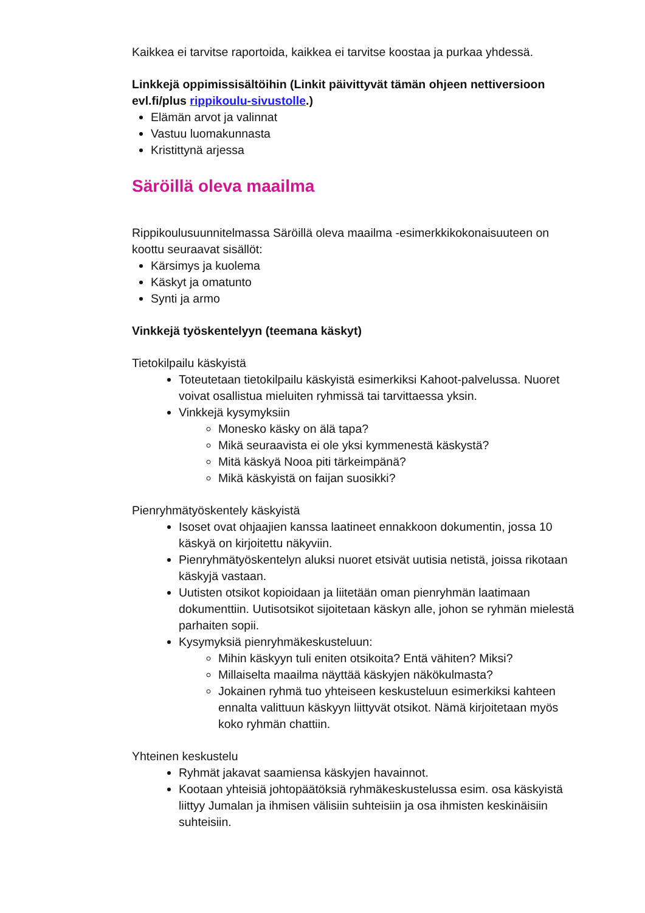Kaikkea ei tarvitse raportoida, kaikkea ei tarvitse koostaa ja purkaa yhdessä.
Linkkejä oppimissisältöihin (Linkit päivittyvät tämän ohjeen nettiversioon evl.fi/plus rippikoulu-sivustolle.)
Elämän arvot ja valinnat
Vastuu luomakunnasta
Kristittynä arjessa
Säröillä oleva maailma
Rippikoulusuunnitelmassa Säröillä oleva maailma -esimerkkikokonaisuuteen on koottu seuraavat sisällöt:
Kärsimys ja kuolema
Käskyt ja omatunto
Synti ja armo
Vinkkejä työskentelyyn (teemana käskyt)
Tietokilpailu käskyistä
Toteutetaan tietokilpailu käskyistä esimerkiksi Kahoot-palvelussa. Nuoret voivat osallistua mieluiten ryhmissä tai tarvittaessa yksin.
Vinkkejä kysymyksiin
Monesko käsky on älä tapa?
Mikä seuraavista ei ole yksi kymmenestä käskystä?
Mitä käskyä Nooa piti tärkeimpänä?
Mikä käskyistä on faijan suosikki?
Pienryhmätyöskentely käskyistä
Isoset ovat ohjaajien kanssa laatineet ennakkoon dokumentin, jossa 10 käskyä on kirjoitettu näkyviin.
Pienryhmätyöskentelyn aluksi nuoret etsivät uutisia netistä, joissa rikotaan käskyjä vastaan.
Uutisten otsikot kopioidaan ja liitetään oman pienryhmän laatimaan dokumenttiin. Uutisotsikot sijoitetaan käskyn alle, johon se ryhmän mielestä parhaiten sopii.
Kysymyksiä pienryhmäkeskusteluun:
Mihin käskyyn tuli eniten otsikoita? Entä vähiten? Miksi?
Millaiselta maailma näyttää käskyjen näkökulmasta?
Jokainen ryhmä tuo yhteiseen keskusteluun esimerkiksi kahteen ennalta valittuun käskyyn liittyvät otsikot. Nämä kirjoitetaan myös koko ryhmän chattiin.
Yhteinen keskustelu
Ryhmät jakavat saamiensa käskyjen havainnot.
Kootaan yhteisiä johtopäätöksiä ryhmäkeskustelussa esim. osa käskyistä liittyy Jumalan ja ihmisen välisiin suhteisiin ja osa ihmisten keskinäisiin suhteisiin.